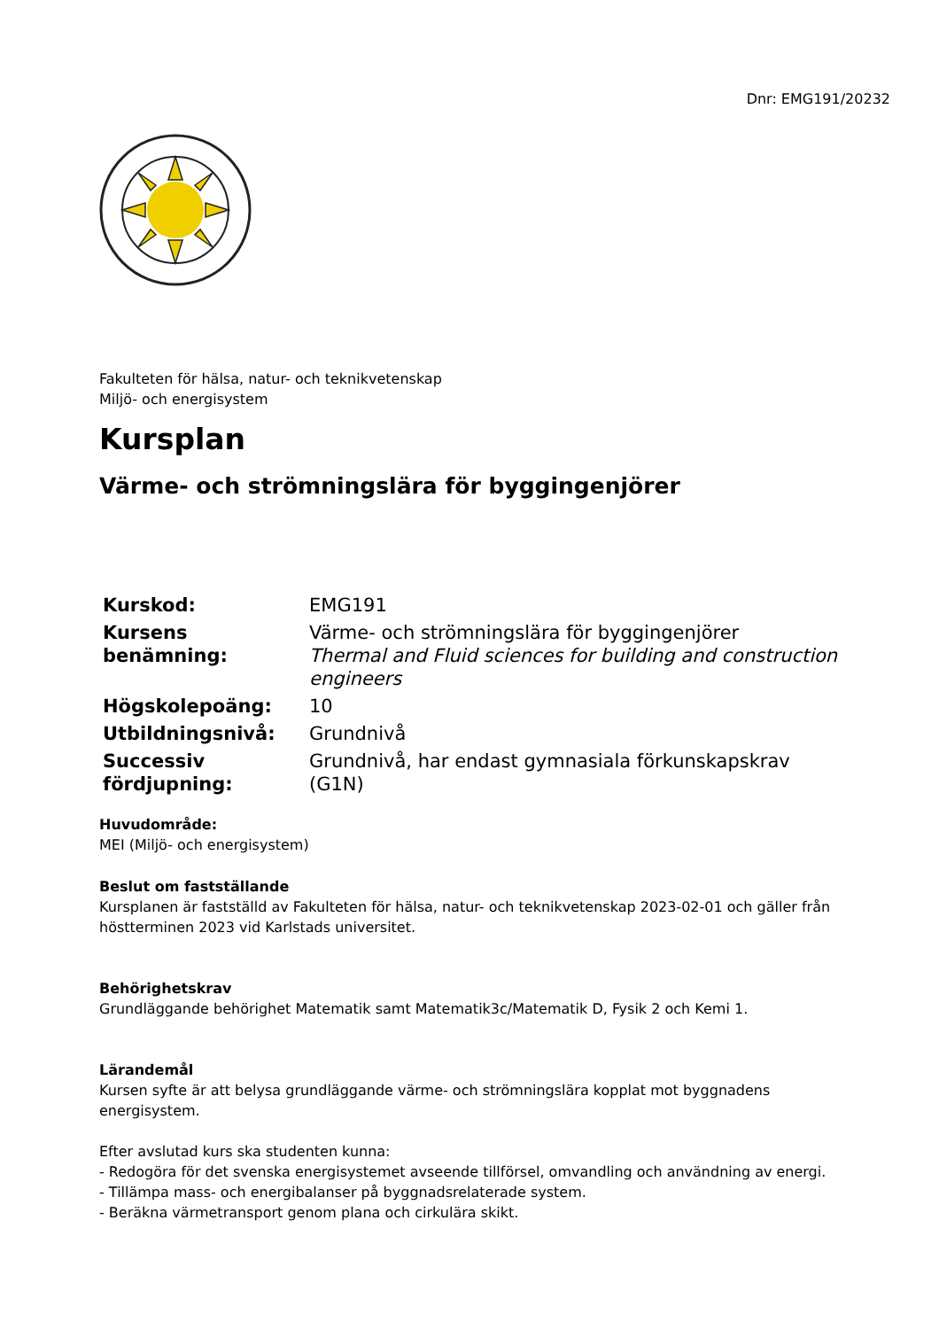Dnr: EMG191/20232
Fakulteten för hälsa, natur- och teknikvetenskap
Miljö- och energisystem
Kursplan
Värme- och strömningslära för byggingenjörer
| Kurskod: | EMG191 |
| Kursens benämning: | Värme- och strömningslära för byggingenjörer Thermal and Fluid sciences for building and construction engineers |
| Högskolepoäng: | 10 |
| Utbildningsnivå: | Grundnivå |
| Successiv fördjupning: | Grundnivå, har endast gymnasiala förkunskapskrav (G1N) |
Huvudområde:
MEI (Miljö- och energisystem)
Beslut om fastställande
Kursplanen är fastställd av Fakulteten för hälsa, natur- och teknikvetenskap 2023-02-01 och gäller från höstterminen 2023 vid Karlstads universitet.
Behörighetskrav
Grundläggande behörighet Matematik samt Matematik3c/Matematik D, Fysik 2 och Kemi 1.
Lärandemål
Kursen syfte är att belysa grundläggande värme- och strömningslära kopplat mot byggnadens energisystem.
Efter avslutad kurs ska studenten kunna:
- Redogöra för det svenska energisystemet avseende tillförsel, omvandling och användning av energi.
- Tillämpa mass- och energibalanser på byggnadsrelaterade system.
- Beräkna värmetransport genom plana och cirkulära skikt.